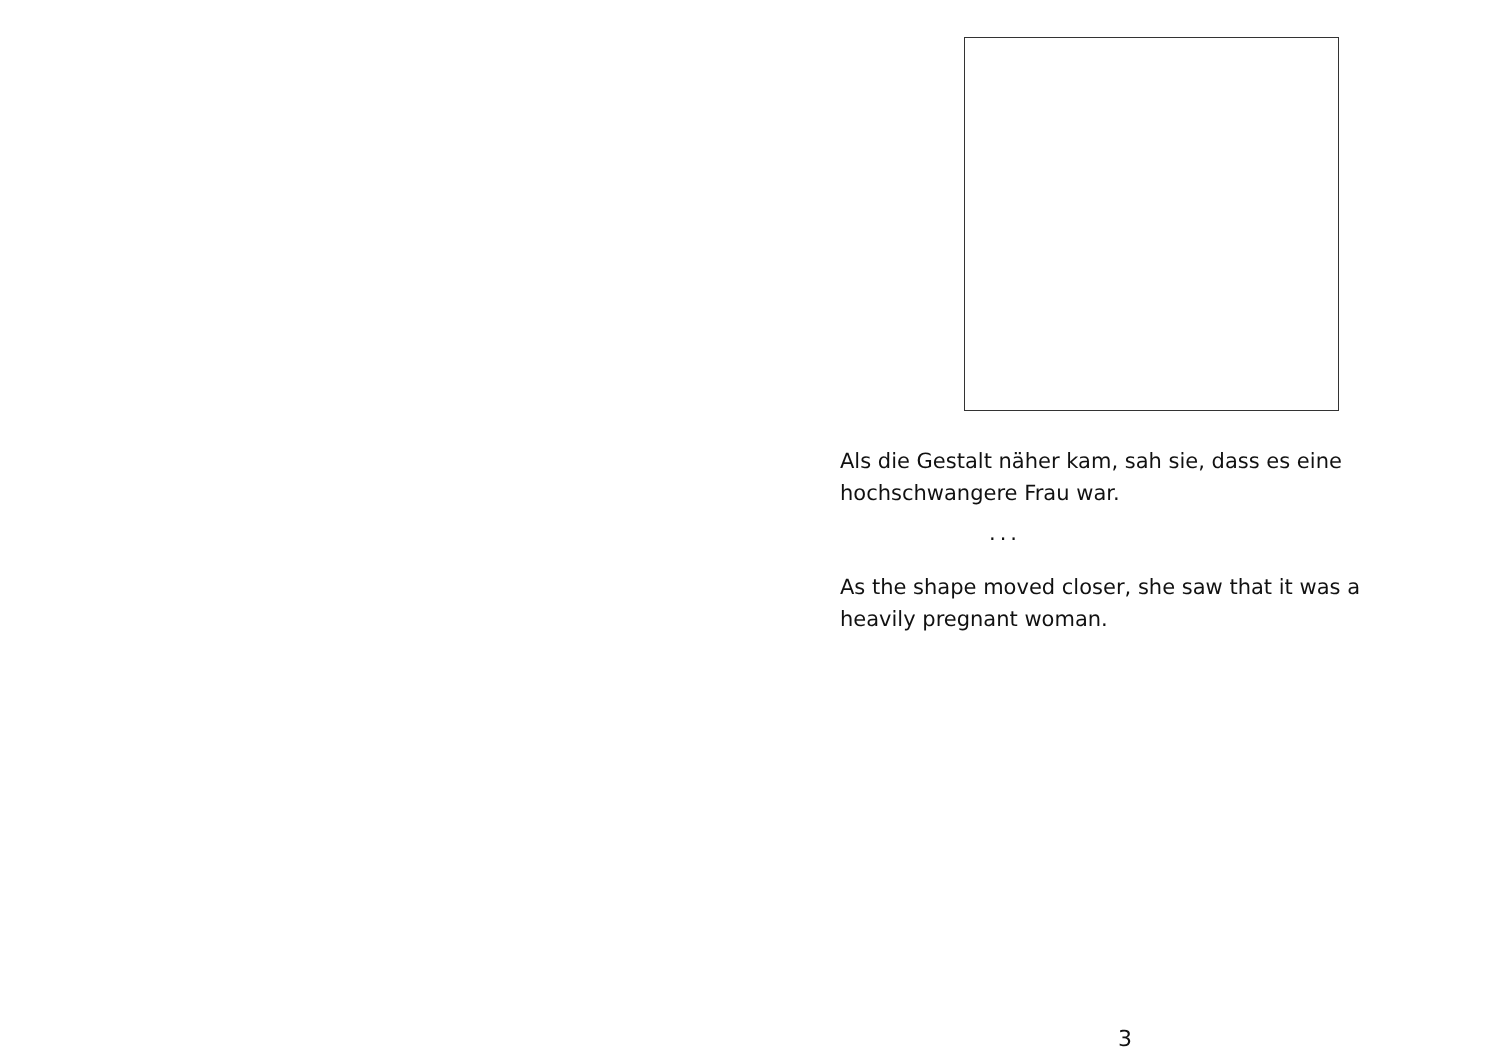Als die Gestalt näher kam, sah sie, dass es eine hochschwangere Frau war.
...
As the shape moved closer, she saw that it was a heavily pregnant woman.
3